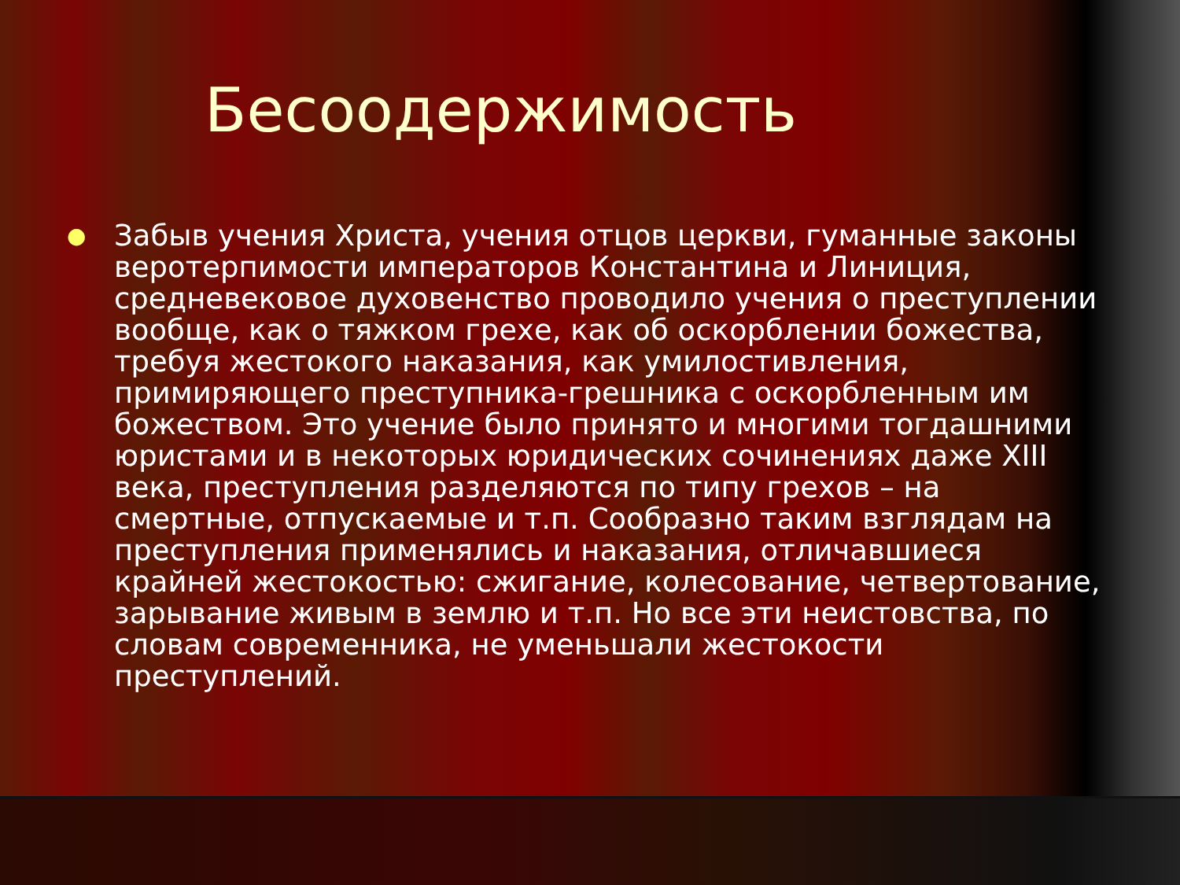Бесоодержимость
● Забыв учения Христа, учения отцов церкви, гуманные законы веротерпимости императоров Константина и Линиция, средневековое духовенство проводило учения о преступлении вообще, как о тяжком грехе, как об оскорблении божества, требуя жестокого наказания, как умилостивления, примиряющего преступника-грешника с оскорбленным им божеством. Это учение было принято и многими тогдашними юристами и в некоторых юридических сочинениях даже XIII века, преступления разделяются по типу грехов – на смертные, отпускаемые и т.п. Сообразно таким взглядам на преступления применялись и наказания, отличавшиеся крайней жестокостью: сжигание, колесование, четвертование, зарывание живым в землю и т.п. Но все эти неистовства, по словам современника, не уменьшали жестокости преступлений.